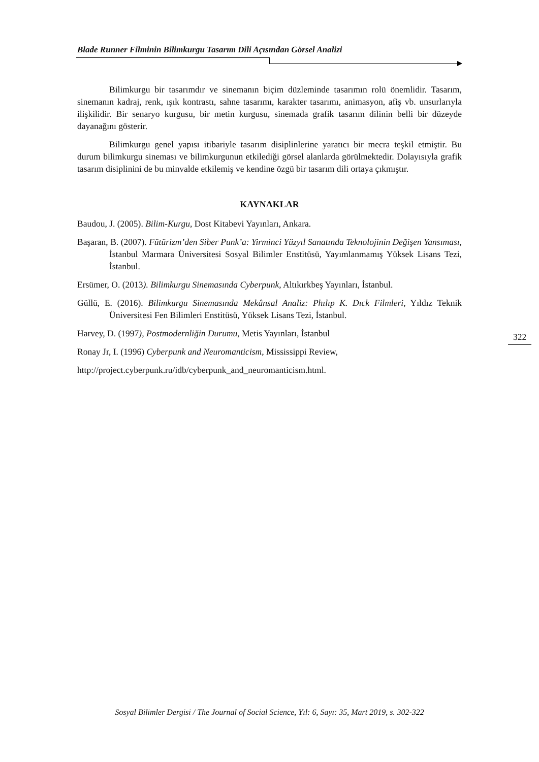Blade Runner Filminin Bilimkurgu Tasarım Dili Açısından Görsel Analizi
Bilimkurgu bir tasarımdır ve sinemanın biçim düzleminde tasarımın rolü önemlidir. Tasarım, sinemanın kadraj, renk, ışık kontrastı, sahne tasarımı, karakter tasarımı, animasyon, afiş vb. unsurlarıyla ilişkilidir. Bir senaryo kurgusu, bir metin kurgusu, sinemada grafik tasarım dilinin belli bir düzeyde dayanağını gösterir.
Bilimkurgu genel yapısı itibariyle tasarım disiplinlerine yaratıcı bir mecra teşkil etmiştir. Bu durum bilimkurgu sineması ve bilimkurgunun etkilediği görsel alanlarda görülmektedir. Dolayısıyla grafik tasarım disiplinini de bu minvalde etkilemiş ve kendine özgü bir tasarım dili ortaya çıkmıştır.
KAYNAKLAR
Baudou, J. (2005). Bilim-Kurgu, Dost Kitabevi Yayınları, Ankara.
Başaran, B. (2007). Fütürizm’den Siber Punk’a: Yirminci Yüzyıl Sanatında Teknolojinin Değişen Yansıması, İstanbul Marmara Üniversitesi Sosyal Bilimler Enstitüsü, Yayımlanmamış Yüksek Lisans Tezi, İstanbul.
Ersümer, O. (2013). Bilimkurgu Sinemasında Cyberpunk, Altıkırkbeş Yayınları, İstanbul.
Güllü, E. (2016). Bilimkurgu Sinemasında Mekânsal Analiz: Phılıp K. Dıck Filmleri, Yıldız Teknik Üniversitesi Fen Bilimleri Enstitüsü, Yüksek Lisans Tezi, İstanbul.
Harvey, D. (1997), Postmodernliğin Durumu, Metis Yayınları, İstanbul
Ronay Jr, I. (1996) Cyberpunk and Neuromanticism, Mississippi Review,
http://project.cyberpunk.ru/idb/cyberpunk_and_neuromanticism.html.
322
Sosyal Bilimler Dergisi / The Journal of Social Science, Yıl: 6, Sayı: 35, Mart 2019, s. 302-322